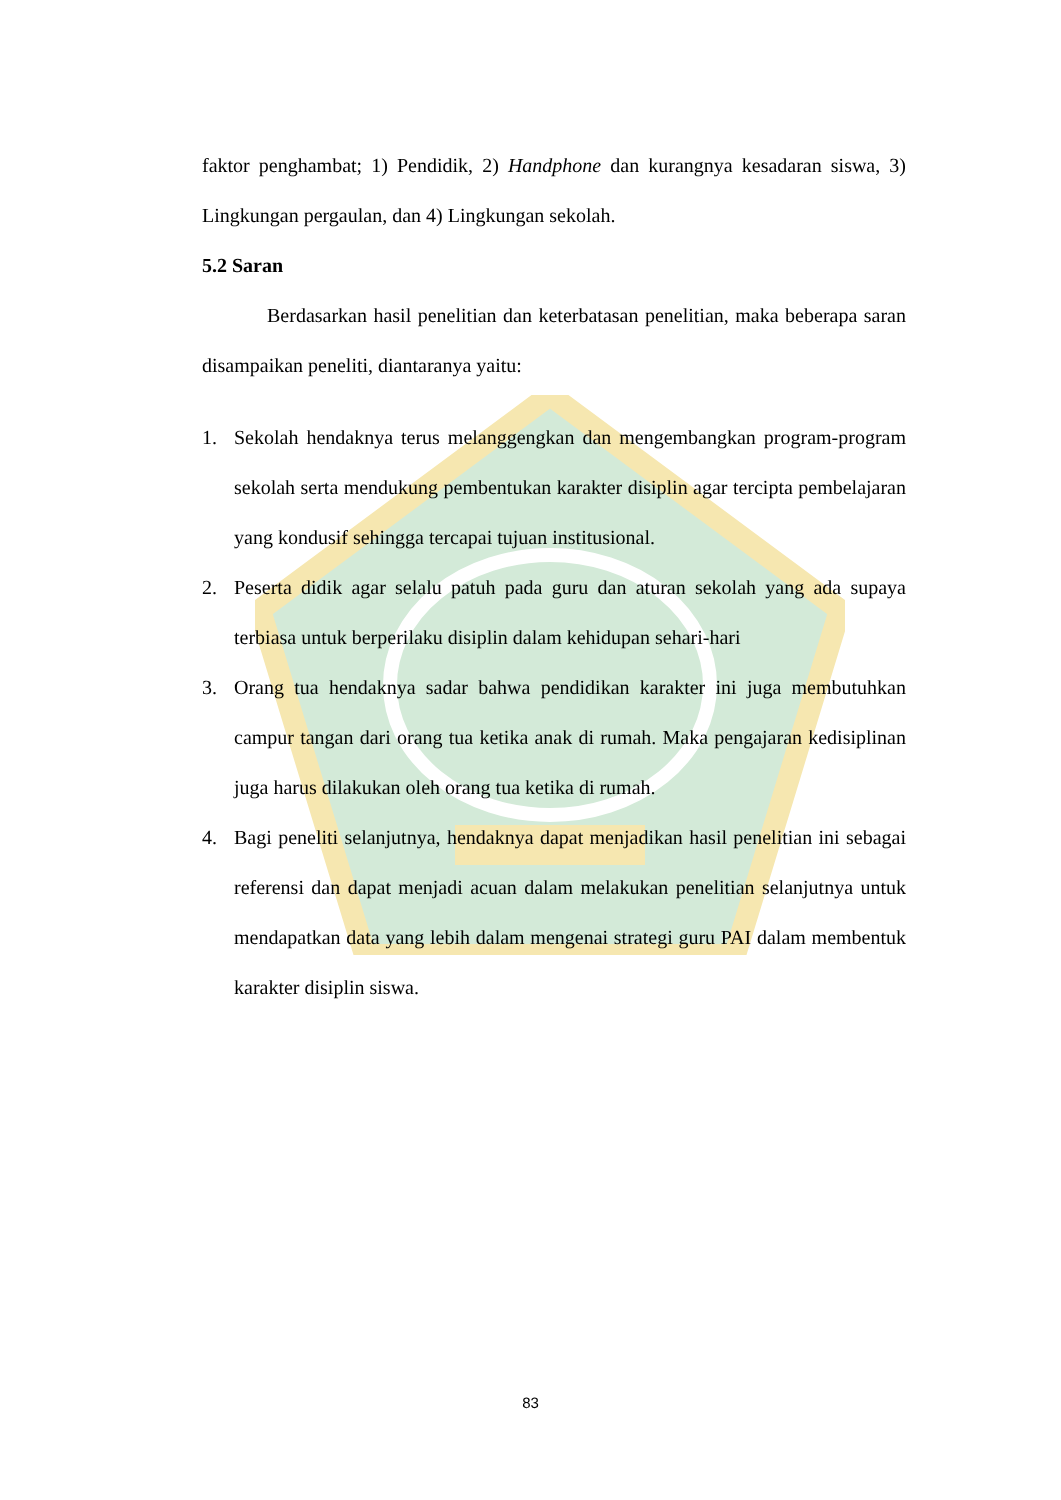faktor penghambat; 1) Pendidik, 2) Handphone dan kurangnya kesadaran siswa, 3) Lingkungan pergaulan, dan 4) Lingkungan sekolah.
5.2 Saran
Berdasarkan hasil penelitian dan keterbatasan penelitian, maka beberapa saran disampaikan peneliti, diantaranya yaitu:
1. Sekolah hendaknya terus melanggengkan dan mengembangkan program-program sekolah serta mendukung pembentukan karakter disiplin agar tercipta pembelajaran yang kondusif sehingga tercapai tujuan institusional.
2. Peserta didik agar selalu patuh pada guru dan aturan sekolah yang ada supaya terbiasa untuk berperilaku disiplin dalam kehidupan sehari-hari
3. Orang tua hendaknya sadar bahwa pendidikan karakter ini juga membutuhkan campur tangan dari orang tua ketika anak di rumah. Maka pengajaran kedisiplinan juga harus dilakukan oleh orang tua ketika di rumah.
4. Bagi peneliti selanjutnya, hendaknya dapat menjadikan hasil penelitian ini sebagai referensi dan dapat menjadi acuan dalam melakukan penelitian selanjutnya untuk mendapatkan data yang lebih dalam mengenai strategi guru PAI dalam membentuk karakter disiplin siswa.
83